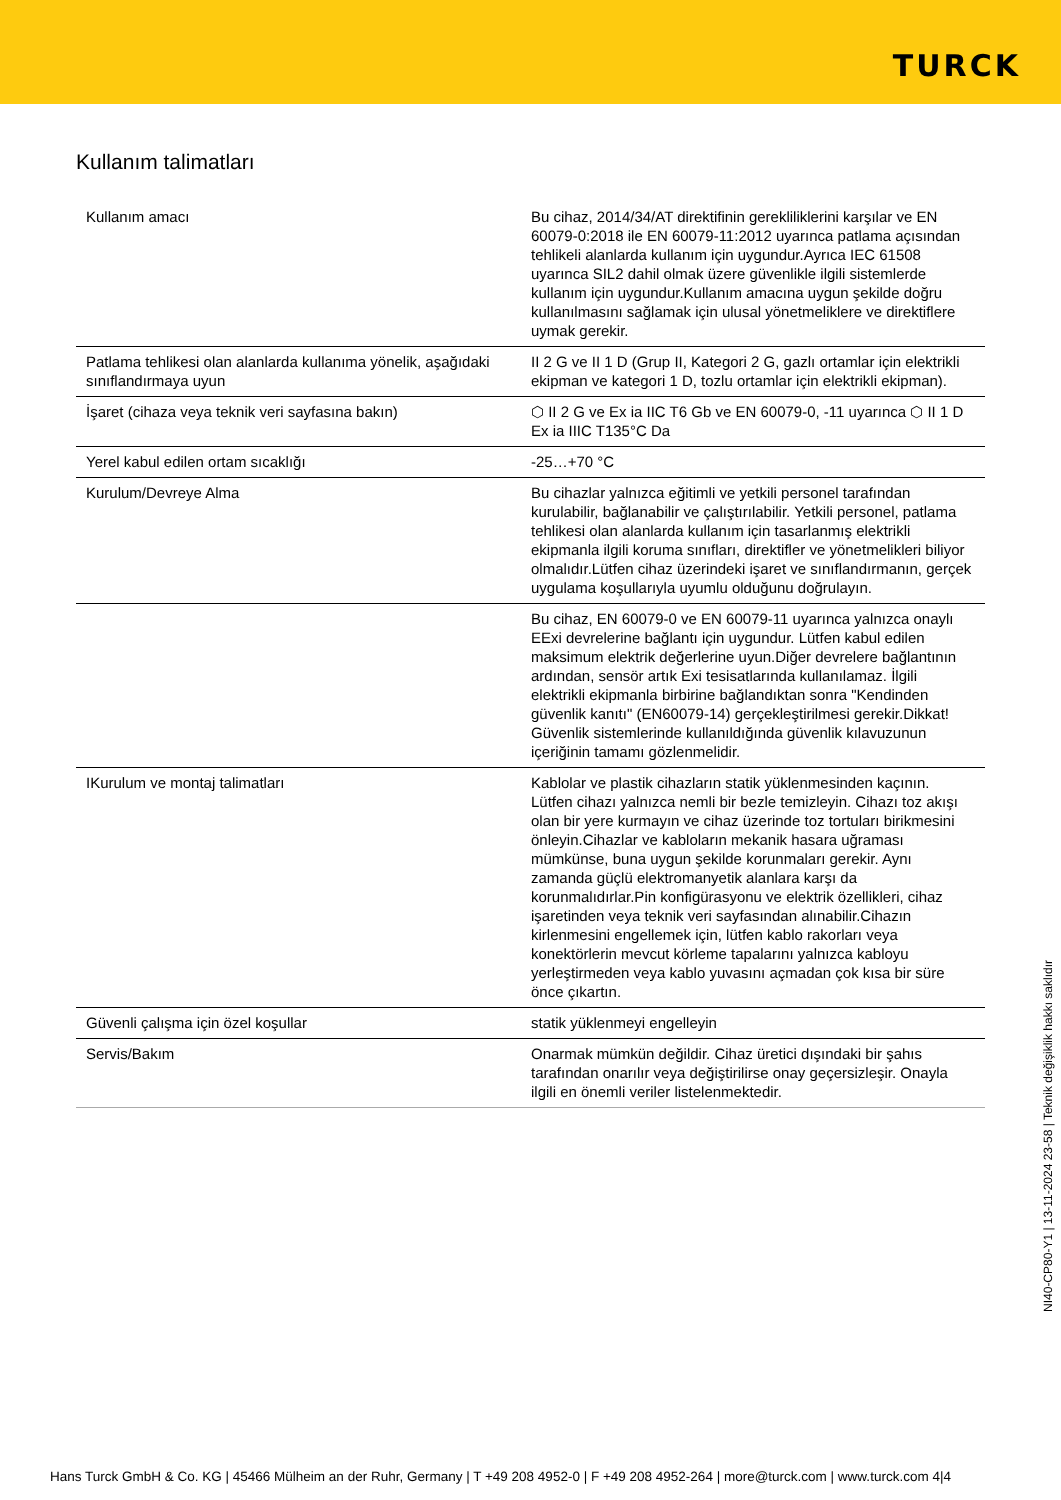TURCK
Kullanım talimatları
| Kullanım amacı | Bu cihaz, 2014/34/AT direktifinin gerekliliklerini karşılar ve EN 60079-0:2018 ile EN 60079-11:2012 uyarınca patlama açısından tehlikeli alanlarda kullanım için uygundur.Ayrıca IEC 61508 uyarınca SIL2 dahil olmak üzere güvenlikle ilgili sistemlerde kullanım için uygundur.Kullanım amacına uygun şekilde doğru kullanılmasını sağlamak için ulusal yönetmeliklere ve direktiflere uymak gerekir. |
| Patlama tehlikesi olan alanlarda kullanıma yönelik, aşağıdaki sınıflandırmaya uyun | II 2 G ve II 1 D (Grup II, Kategori 2 G, gazlı ortamlar için elektrikli ekipman ve kategori 1 D, tozlu ortamlar için elektrikli ekipman). |
| İşaret (cihaza veya teknik veri sayfasına bakın) | ⬡ II 2 G ve Ex ia IIC T6 Gb ve EN 60079-0, -11 uyarınca ⬡ II 1 D Ex ia IIIC T135°C Da |
| Yerel kabul edilen ortam sıcaklığı | -25…+70 °C |
| Kurulum/Devreye Alma | Bu cihazlar yalnızca eğitimli ve yetkili personel tarafından kurulabilir, bağlanabilir ve çalıştırılabilir. Yetkili personel, patlama tehlikesi olan alanlarda kullanım için tasarlanmış elektrikli ekipmanla ilgili koruma sınıfları, direktifler ve yönetmelikleri biliyor olmalıdır.Lütfen cihaz üzerindeki işaret ve sınıflandırmanın, gerçek uygulama koşullarıyla uyumlu olduğunu doğrulayın. |
| | Bu cihaz, EN 60079-0 ve EN 60079-11 uyarınca yalnızca onaylı EExi devrelerine bağlantı için uygundur. Lütfen kabul edilen maksimum elektrik değerlerine uyun.Diğer devrelere bağlantının ardından, sensör artık Exi tesisatlarında kullanılamaz. İlgili elektrikli ekipmanla birbirine bağlandıktan sonra "Kendinden güvenlik kanıtı" (EN60079-14) gerçekleştirilmesi gerekir.Dikkat! Güvenlik sistemlerinde kullanıldığında güvenlik kılavuzunun içeriğinin tamamı gözlenmelidir. |
| IKurulum ve montaj talimatları | Kablolar ve plastik cihazların statik yüklenmesinden kaçının. Lütfen cihazı yalnızca nemli bir bezle temizleyin. Cihazı toz akışı olan bir yere kurmayın ve cihaz üzerinde toz tortuları birikmesini önleyin.Cihazlar ve kabloların mekanik hasara uğraması mümkünse, buna uygun şekilde korunmaları gerekir. Aynı zamanda güçlü elektromanyetik alanlara karşı da korunmalıdırlar.Pin konfigürasyonu ve elektrik özellikleri, cihaz işaretinden veya teknik veri sayfasından alınabilir.Cihazın kirlenmesini engellemek için, lütfen kablo rakorları veya konektörlerin mevcut körleme tapalarını yalnızca kabloyu yerleştirmeden veya kablo yuvasını açmadan çok kısa bir süre önce çıkartın. |
| Güvenli çalışma için özel koşullar | statik yüklenmeyi engelleyin |
| Servis/Bakım | Onarmak mümkün değildir. Cihaz üretici dışındaki bir şahıs tarafından onarılır veya değiştirilirse onay geçersizleşir. Onayla ilgili en önemli veriler listelenmektedir. |
NI40-CP80-Y1 | 13-11-2024 23-58 | Teknik değişiklik hakkı saklıdır
Hans Turck GmbH & Co. KG | 45466 Mülheim an der Ruhr, Germany | T +49 208 4952-0 | F +49 208 4952-264 | more@turck.com | www.turck.com 4|4